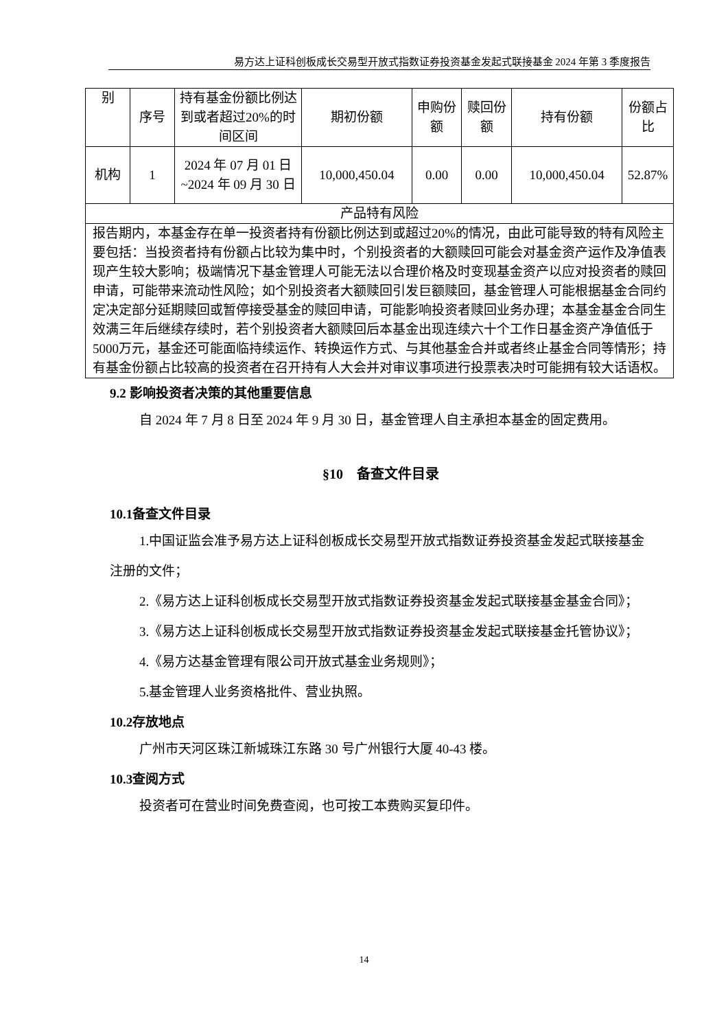易方达上证科创板成长交易型开放式指数证券投资基金发起式联接基金 2024 年第 3 季度报告
| 别 | 序号 | 持有基金份额比例达到或者超过20%的时间区间 | 期初份额 | 申购份额 | 赎回份额 | 持有份额 | 份额占比 |
| 机构 | 1 | 2024 年 07 月 01 日 ~2024 年 09 月 30 日 | 10,000,450.04 | 0.00 | 0.00 | 10,000,450.04 | 52.87% |
| 产品特有风险 | | | | | | | |
| 报告期内，本基金存在单一投资者持有份额比例达到或超过20%的情况，由此可能导致的特有风险主要包括：当投资者持有份额占比较为集中时，个别投资者的大额赎回可能会对基金资产运作及净值表现产生较大影响；极端情况下基金管理人可能无法以合理价格及时变现基金资产以应对投资者的赎回申请，可能带来流动性风险；如个别投资者大额赎回引发巨额赎回，基金管理人可能根据基金合同约定决定部分延期赎回或暂停接受基金的赎回申请，可能影响投资者赎回业务办理；本基金基金合同生效满三年后继续存续时，若个别投资者大额赎回后本基金出现连续六十个工作日基金资产净值低于5000万元，基金还可能面临持续运作、转换运作方式、与其他基金合并或者终止基金合同等情形；持有基金份额占比较高的投资者在召开持有人大会并对审议事项进行投票表决时可能拥有较大话语权。 | | | | | | | |
9.2 影响投资者决策的其他重要信息
自 2024 年 7 月 8 日至 2024 年 9 月 30 日，基金管理人自主承担本基金的固定费用。
§10　备查文件目录
10.1备查文件目录
1.中国证监会准予易方达上证科创板成长交易型开放式指数证券投资基金发起式联接基金注册的文件；
2.《易方达上证科创板成长交易型开放式指数证券投资基金发起式联接基金基金合同》；
3.《易方达上证科创板成长交易型开放式指数证券投资基金发起式联接基金托管协议》；
4.《易方达基金管理有限公司开放式基金业务规则》；
5.基金管理人业务资格批件、营业执照。
10.2存放地点
广州市天河区珠江新城珠江东路 30 号广州银行大厦 40-43 楼。
10.3查阅方式
投资者可在营业时间免费查阅，也可按工本费购买复印件。
14